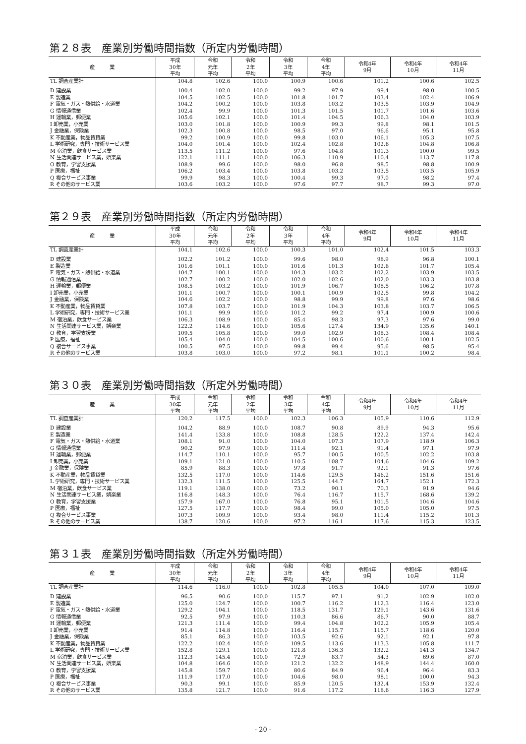第２８表　産業別労働時間指数（所定内労働時間）
| 産 業 | 平成 30年 平均 | 令和 元年 平均 | 令和 2年 平均 | 令和 3年 平均 | 令和 4年 平均 | 令和4年 9月 | 令和4年 10月 | 令和4年 11月 |
| --- | --- | --- | --- | --- | --- | --- | --- | --- |
| TL 調査産業計 | 104.8 | 102.6 | 100.0 | 100.9 | 100.6 | 101.2 | 100.6 | 102.5 |
| D 建設業 | 100.4 | 102.0 | 100.0 | 99.2 | 97.9 | 99.4 | 98.0 | 100.5 |
| E 製造業 | 104.5 | 102.5 | 100.0 | 101.8 | 101.7 | 103.4 | 102.4 | 106.9 |
| F 電気・ガス・熱供給・水道業 | 104.2 | 100.2 | 100.0 | 103.8 | 103.2 | 103.5 | 103.9 | 104.9 |
| G 情報通信業 | 102.4 | 99.9 | 100.0 | 101.3 | 101.5 | 101.7 | 101.6 | 103.6 |
| H 運輸業，郵便業 | 105.6 | 102.1 | 100.0 | 101.4 | 104.5 | 106.3 | 104.0 | 103.9 |
| I 卸売業，小売業 | 103.0 | 101.8 | 100.0 | 100.9 | 99.3 | 99.8 | 98.1 | 101.5 |
| J 金融業，保険業 | 102.3 | 100.8 | 100.0 | 98.5 | 97.0 | 96.6 | 95.1 | 95.8 |
| K 不動産業，物品賃貸業 | 99.2 | 100.9 | 100.0 | 99.8 | 103.0 | 106.1 | 105.3 | 107.5 |
| L 学術研究，専門・技術サービス業 | 104.0 | 101.4 | 100.0 | 102.4 | 102.8 | 102.6 | 104.8 | 106.8 |
| M 宿泊業，飲食サービス業 | 113.5 | 111.2 | 100.0 | 97.6 | 104.8 | 101.3 | 100.0 | 99.5 |
| N 生活関連サービス業，娯楽業 | 122.1 | 111.1 | 100.0 | 106.3 | 110.9 | 110.4 | 113.7 | 117.8 |
| O 教育，学習支援業 | 108.9 | 99.6 | 100.0 | 98.0 | 96.8 | 98.5 | 98.8 | 100.9 |
| P 医療，福祉 | 106.2 | 103.4 | 100.0 | 103.8 | 103.2 | 103.5 | 103.5 | 105.9 |
| Q 複合サービス事業 | 99.9 | 98.3 | 100.0 | 100.4 | 99.3 | 97.0 | 98.2 | 97.4 |
| R その他のサービス業 | 103.6 | 103.2 | 100.0 | 97.6 | 97.7 | 98.7 | 99.3 | 97.0 |
第２９表　産業別労働時間指数（所定内労働時間）
| 産 業 | 平成 30年 平均 | 令和 元年 平均 | 令和 2年 平均 | 令和 3年 平均 | 令和 4年 平均 | 令和4年 9月 | 令和4年 10月 | 令和4年 11月 |
| --- | --- | --- | --- | --- | --- | --- | --- | --- |
| TL 調査産業計 | 104.1 | 102.6 | 100.0 | 100.3 | 101.0 | 102.4 | 101.5 | 103.3 |
| D 建設業 | 102.2 | 101.2 | 100.0 | 99.6 | 98.0 | 98.9 | 96.8 | 100.1 |
| E 製造業 | 101.6 | 101.1 | 100.0 | 101.6 | 101.3 | 102.8 | 101.7 | 105.4 |
| F 電気・ガス・熱供給・水道業 | 104.7 | 100.1 | 100.0 | 104.3 | 103.2 | 102.2 | 103.9 | 103.5 |
| G 情報通信業 | 102.7 | 100.2 | 100.0 | 102.0 | 102.6 | 102.0 | 103.3 | 103.8 |
| H 運輸業，郵便業 | 108.5 | 103.2 | 100.0 | 101.9 | 106.7 | 108.5 | 106.2 | 107.8 |
| I 卸売業，小売業 | 101.1 | 100.7 | 100.0 | 100.1 | 100.9 | 102.5 | 99.8 | 104.2 |
| J 金融業，保険業 | 104.6 | 102.2 | 100.0 | 98.8 | 99.9 | 99.8 | 97.6 | 98.6 |
| K 不動産業，物品賃貸業 | 107.8 | 103.7 | 100.0 | 101.9 | 104.3 | 103.8 | 103.7 | 106.5 |
| L 学術研究，専門・技術サービス業 | 101.1 | 99.9 | 100.0 | 101.2 | 99.2 | 97.4 | 100.9 | 100.6 |
| M 宿泊業，飲食サービス業 | 106.3 | 108.9 | 100.0 | 85.4 | 98.3 | 97.3 | 97.6 | 99.0 |
| N 生活関連サービス業，娯楽業 | 122.2 | 114.6 | 100.0 | 105.6 | 127.4 | 134.9 | 135.6 | 140.1 |
| O 教育，学習支援業 | 109.5 | 105.8 | 100.0 | 99.0 | 102.9 | 108.3 | 108.4 | 108.4 |
| P 医療，福祉 | 105.4 | 104.0 | 100.0 | 104.5 | 100.6 | 100.6 | 100.1 | 102.5 |
| Q 複合サービス事業 | 100.5 | 97.5 | 100.0 | 99.8 | 99.4 | 95.6 | 98.5 | 95.4 |
| R その他のサービス業 | 103.8 | 103.0 | 100.0 | 97.2 | 98.1 | 101.1 | 100.2 | 98.4 |
第３０表　産業別労働時間指数（所定外労働時間）
| 産 業 | 平成 30年 平均 | 令和 元年 平均 | 令和 2年 平均 | 令和 3年 平均 | 令和 4年 平均 | 令和4年 9月 | 令和4年 10月 | 令和4年 11月 |
| --- | --- | --- | --- | --- | --- | --- | --- | --- |
| TL 調査産業計 | 120.2 | 117.5 | 100.0 | 102.3 | 106.3 | 105.9 | 110.6 | 112.9 |
| D 建設業 | 104.2 | 88.9 | 100.0 | 108.7 | 90.8 | 89.9 | 94.3 | 95.6 |
| E 製造業 | 141.4 | 133.8 | 100.0 | 108.8 | 128.5 | 122.2 | 137.4 | 142.4 |
| F 電気・ガス・熱供給・水道業 | 108.1 | 91.0 | 100.0 | 104.0 | 107.3 | 107.9 | 118.9 | 106.3 |
| G 情報通信業 | 90.2 | 97.9 | 100.0 | 111.4 | 92.1 | 91.4 | 97.1 | 97.9 |
| H 運輸業，郵便業 | 114.7 | 110.1 | 100.0 | 95.7 | 100.5 | 100.5 | 102.2 | 103.8 |
| I 卸売業，小売業 | 109.1 | 121.0 | 100.0 | 110.5 | 108.7 | 104.6 | 104.6 | 109.2 |
| J 金融業，保険業 | 85.9 | 88.3 | 100.0 | 97.8 | 91.7 | 92.1 | 91.3 | 97.6 |
| K 不動産業，物品賃貸業 | 132.5 | 117.0 | 100.0 | 114.6 | 129.5 | 146.2 | 151.6 | 151.6 |
| L 学術研究，専門・技術サービス業 | 132.3 | 111.5 | 100.0 | 125.5 | 144.7 | 164.7 | 152.1 | 172.3 |
| M 宿泊業，飲食サービス業 | 119.1 | 138.0 | 100.0 | 73.2 | 90.1 | 70.3 | 91.9 | 94.6 |
| N 生活関連サービス業，娯楽業 | 116.8 | 148.3 | 100.0 | 76.4 | 116.7 | 115.7 | 168.6 | 139.2 |
| O 教育，学習支援業 | 157.9 | 167.0 | 100.0 | 76.8 | 95.1 | 101.5 | 104.6 | 104.6 |
| P 医療，福祉 | 127.5 | 117.7 | 100.0 | 98.4 | 99.0 | 105.0 | 105.0 | 97.5 |
| Q 複合サービス事業 | 107.3 | 109.9 | 100.0 | 93.4 | 98.0 | 111.4 | 115.2 | 101.3 |
| R その他のサービス業 | 138.7 | 120.6 | 100.0 | 97.2 | 116.1 | 117.6 | 115.3 | 123.5 |
第３１表　産業別労働時間指数（所定外労働時間）
| 産 業 | 平成 30年 平均 | 令和 元年 平均 | 令和 2年 平均 | 令和 3年 平均 | 令和 4年 平均 | 令和4年 9月 | 令和4年 10月 | 令和4年 11月 |
| --- | --- | --- | --- | --- | --- | --- | --- | --- |
| TL 調査産業計 | 114.6 | 116.0 | 100.0 | 102.8 | 105.5 | 104.0 | 107.0 | 109.0 |
| D 建設業 | 96.5 | 90.6 | 100.0 | 115.7 | 97.1 | 91.2 | 102.9 | 102.0 |
| E 製造業 | 125.0 | 124.7 | 100.0 | 100.7 | 116.2 | 112.3 | 116.4 | 123.0 |
| F 電気・ガス・熱供給・水道業 | 129.2 | 104.1 | 100.0 | 118.5 | 131.7 | 129.1 | 143.6 | 131.6 |
| G 情報通信業 | 92.5 | 97.9 | 100.0 | 110.3 | 86.6 | 86.7 | 90.0 | 88.7 |
| H 運輸業，郵便業 | 121.3 | 111.4 | 100.0 | 99.4 | 104.8 | 102.2 | 105.9 | 105.4 |
| I 卸売業，小売業 | 91.4 | 114.8 | 100.0 | 116.4 | 115.7 | 115.7 | 118.6 | 120.0 |
| J 金融業，保険業 | 85.1 | 86.3 | 100.0 | 103.5 | 92.6 | 92.1 | 92.1 | 97.8 |
| K 不動産業，物品賃貸業 | 122.2 | 102.4 | 100.0 | 109.5 | 113.6 | 113.3 | 105.8 | 111.7 |
| L 学術研究，専門・技術サービス業 | 152.8 | 129.1 | 100.0 | 121.8 | 136.3 | 132.2 | 141.3 | 134.7 |
| M 宿泊業，飲食サービス業 | 112.3 | 145.4 | 100.0 | 72.9 | 83.7 | 54.3 | 69.6 | 87.0 |
| N 生活関連サービス業，娯楽業 | 104.8 | 164.6 | 100.0 | 121.2 | 132.2 | 148.9 | 144.4 | 160.0 |
| O 教育，学習支援業 | 145.8 | 159.7 | 100.0 | 80.6 | 84.9 | 96.4 | 96.4 | 83.3 |
| P 医療，福祉 | 111.9 | 117.0 | 100.0 | 104.6 | 98.0 | 98.1 | 100.0 | 94.3 |
| Q 複合サービス事業 | 90.3 | 99.1 | 100.0 | 85.9 | 120.5 | 132.4 | 153.9 | 132.4 |
| R その他のサービス業 | 135.8 | 121.7 | 100.0 | 91.6 | 117.2 | 118.6 | 116.3 | 127.9 |
- 20 -